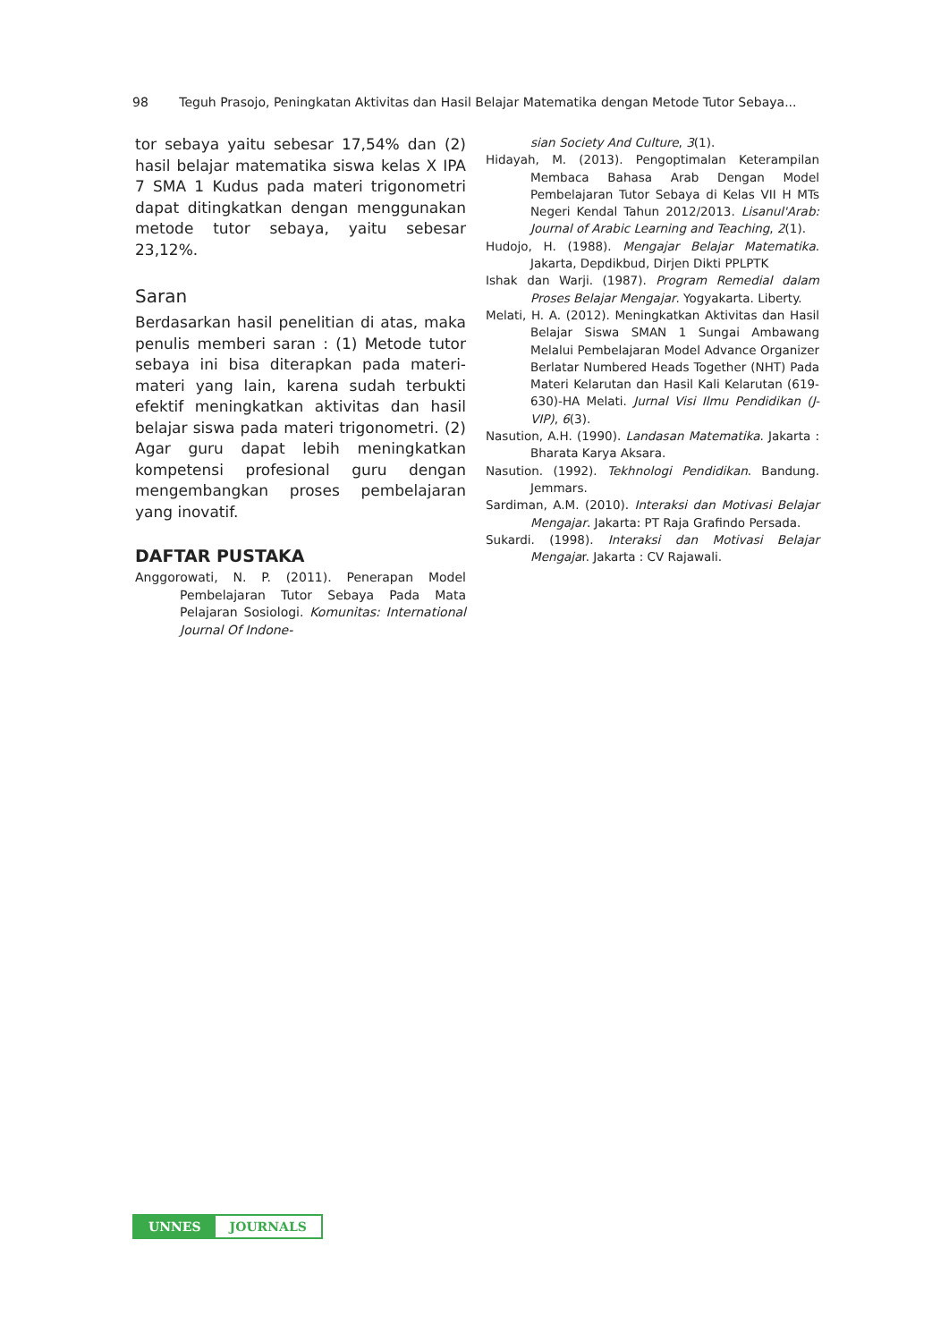98 Teguh Prasojo, Peningkatan Aktivitas dan Hasil Belajar Matematika dengan Metode Tutor Sebaya...
tor sebaya yaitu sebesar 17,54% dan (2) hasil belajar matematika siswa kelas X IPA 7 SMA 1 Kudus pada materi trigonometri dapat ditingkatkan dengan menggunakan metode tutor sebaya, yaitu sebesar 23,12%.
Saran
Berdasarkan hasil penelitian di atas, maka penulis memberi saran : (1) Metode tutor sebaya ini bisa diterapkan pada materi-materi yang lain, karena sudah terbukti efektif meningkatkan aktivitas dan hasil belajar siswa pada materi trigonometri. (2) Agar guru dapat lebih meningkatkan kompetensi profesional guru dengan mengembangkan proses pembelajaran yang inovatif.
DAFTAR PUSTAKA
Anggorowati, N. P. (2011). Penerapan Model Pembelajaran Tutor Sebaya Pada Mata Pelajaran Sosiologi. Komunitas: International Journal Of Indone-
sian Society And Culture, 3(1).
Hidayah, M. (2013). Pengoptimalan Keterampilan Membaca Bahasa Arab Dengan Model Pembelajaran Tutor Sebaya di Kelas VII H MTs Negeri Kendal Tahun 2012/2013. Lisanul'Arab: Journal of Arabic Learning and Teaching, 2(1).
Hudojo, H. (1988). Mengajar Belajar Matematika. Jakarta, Depdikbud, Dirjen Dikti PPLPTK
Ishak dan Warji. (1987). Program Remedial dalam Proses Belajar Mengajar. Yogyakarta. Liberty.
Melati, H. A. (2012). Meningkatkan Aktivitas dan Hasil Belajar Siswa SMAN 1 Sungai Ambawang Melalui Pembelajaran Model Advance Organizer Berlatar Numbered Heads Together (NHT) Pada Materi Kelarutan dan Hasil Kali Kelarutan (619-630)-HA Melati. Jurnal Visi Ilmu Pendidikan (J-VIP), 6(3).
Nasution, A.H. (1990). Landasan Matematika. Jakarta : Bharata Karya Aksara.
Nasution. (1992). Tekhnologi Pendidikan. Bandung. Jemmars.
Sardiman, A.M. (2010). Interaksi dan Motivasi Belajar Mengajar. Jakarta: PT Raja Grafindo Persada.
Sukardi. (1998). Interaksi dan Motivasi Belajar Mengajar. Jakarta : CV Rajawali.
UNNES JOURNALS